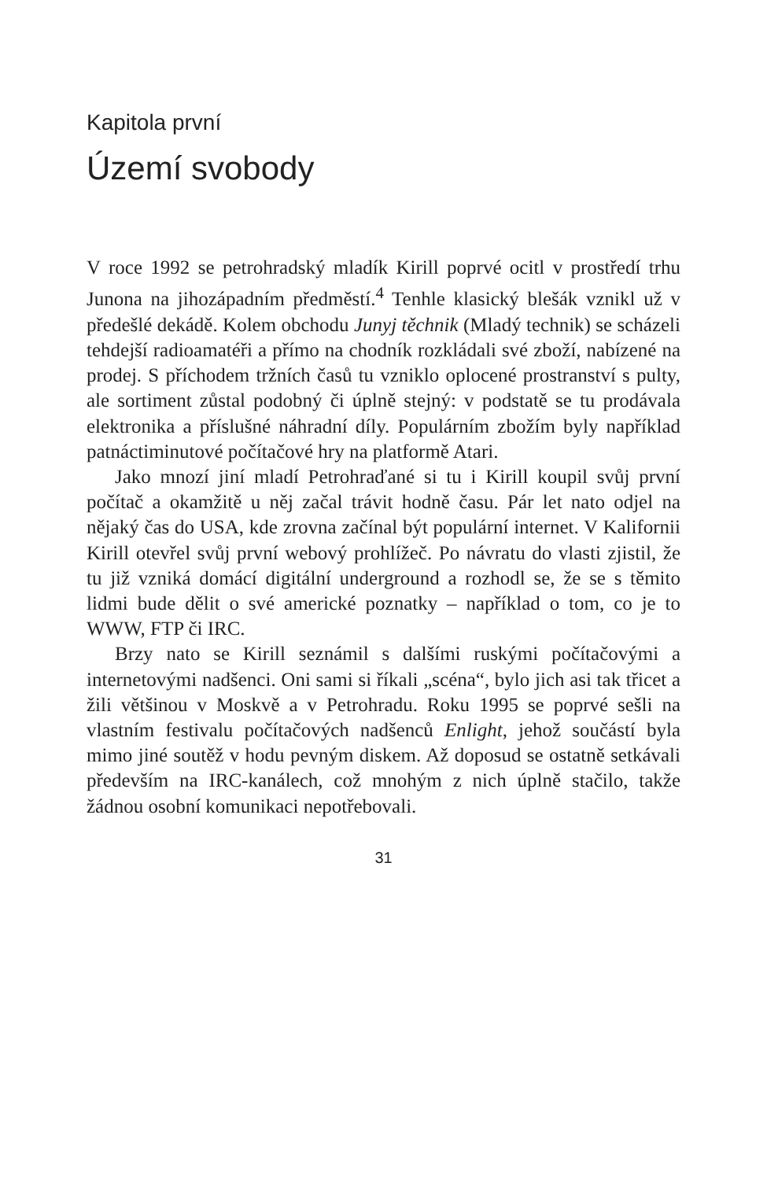Kapitola první
Území svobody
V roce 1992 se petrohradský mladík Kirill poprvé ocitl v prostředí trhu Junona na jihozápadním předměstí.<sup>4</sup> Tenhle klasický blešák vznikl už v předešlé dekádě. Kolem obchodu Junyj těchnik (Mladý technik) se scházeli tehdejší radioamatéři a přímo na chodník rozkládali své zboží, nabízené na prodej. S příchodem tržních časů tu vzniklo oplocené prostranství s pulty, ale sortiment zůstal podobný či úplně stejný: v podstatě se tu prodávala elektronika a příslušné náhradní díly. Populárním zbožím byly například patnáctiminutové počítačové hry na platformě Atari.
Jako mnozí jiní mladí Petrohraďané si tu i Kirill koupil svůj první počítač a okamžitě u něj začal trávit hodně času. Pár let nato odjel na nějaký čas do USA, kde zrovna začínal být populární internet. V Kalifornii Kirill otevřel svůj první webový prohlížeč. Po návratu do vlasti zjistil, že tu již vzniká domácí digitální underground a rozhodl se, že se s těmito lidmi bude dělit o své americké poznatky – například o tom, co je to WWW, FTP či IRC.
Brzy nato se Kirill seznámil s dalšími ruskými počítačovými a internetovými nadšenci. Oni sami si říkali „scéna“, bylo jich asi tak třicet a žili většinou v Moskvě a v Petrohradu. Roku 1995 se poprvé sešli na vlastním festivalu počítačových nadšenců Enlight, jehož součástí byla mimo jiné soutěž v hodu pevným diskem. Až doposud se ostatně setkávali především na IRC-kanálech, což mnohým z nich úplně stačilo, takže žádnou osobní komunikaci nepotřebovali.
31